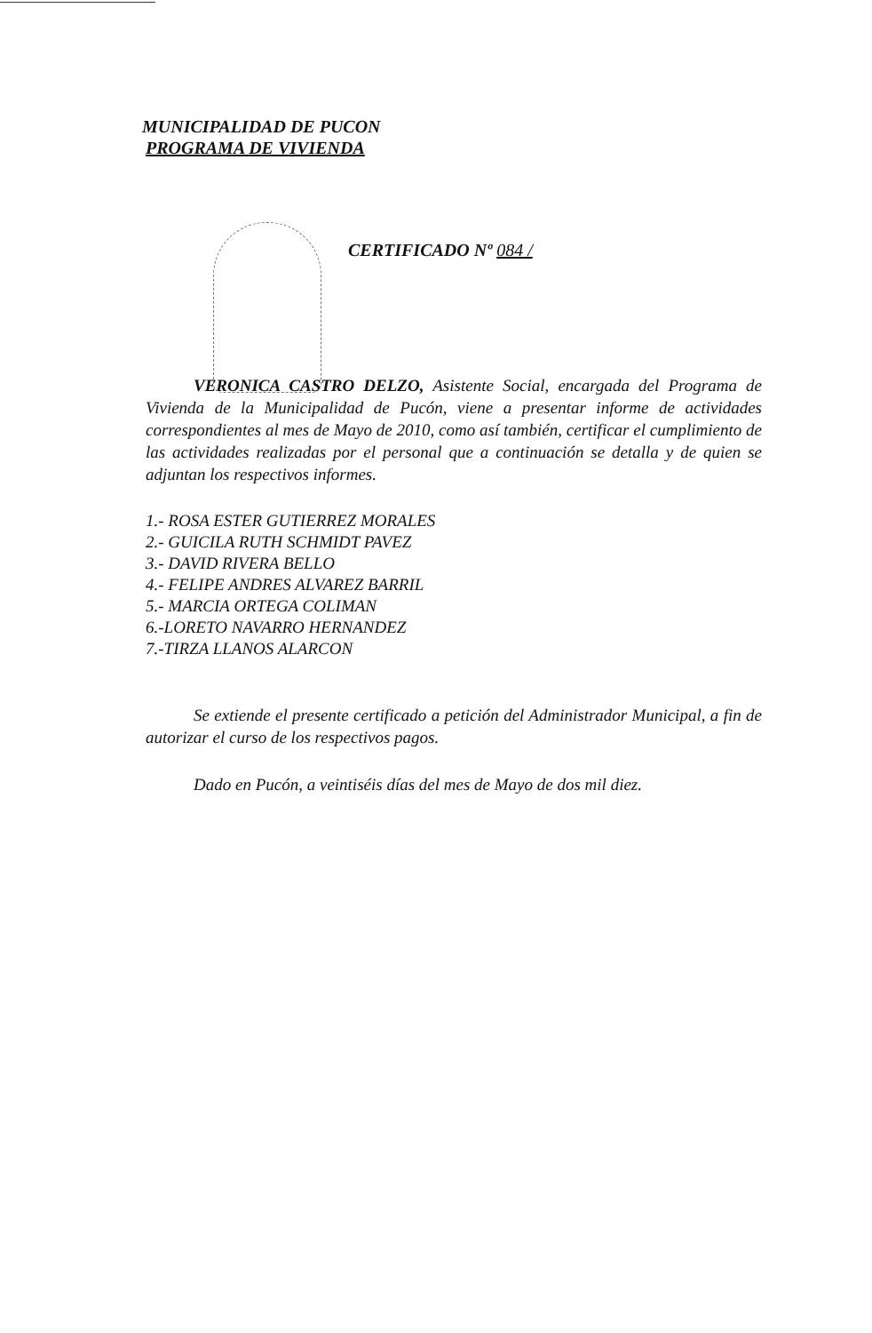MUNICIPALIDAD DE PUCON
PROGRAMA DE VIVIENDA
CERTIFICADO Nº 084 /
VERONICA CASTRO DELZO, Asistente Social, encargada del Programa de Vivienda de la Municipalidad de Pucón, viene a presentar informe de actividades correspondientes al mes de Mayo de 2010, como así también, certificar el cumplimiento de las actividades realizadas por el personal que a continuación se detalla y de quien se adjuntan los respectivos informes.
1.- ROSA ESTER GUTIERREZ MORALES
2.- GUICILA RUTH SCHMIDT PAVEZ
3.- DAVID RIVERA BELLO
4.- FELIPE ANDRES ALVAREZ BARRIL
5.- MARCIA ORTEGA COLIMAN
6.-LORETO NAVARRO HERNANDEZ
7.-TIRZA LLANOS ALARCON
Se extiende el presente certificado a petición del Administrador Municipal, a fin de autorizar el curso de los respectivos pagos.
Dado en Pucón, a veintiséis días del mes de Mayo de dos mil diez.